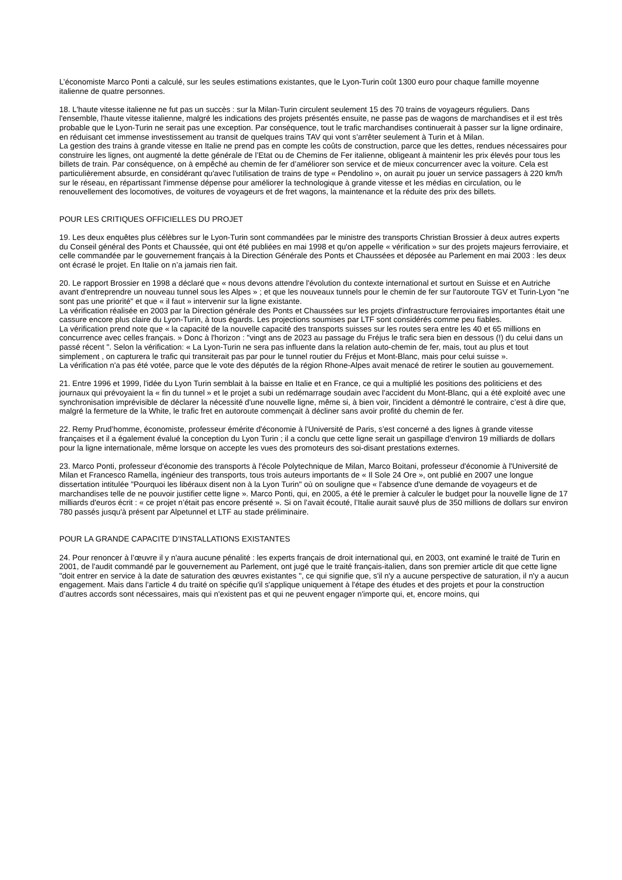L’économiste Marco Ponti a calculé, sur les seules estimations existantes, que le Lyon-Turin coût 1300 euro pour chaque famille moyenne italienne de quatre personnes.
18. L'haute vitesse italienne ne fut pas un succès : sur la Milan-Turin circulent seulement 15 des 70 trains de voyageurs réguliers. Dans l'ensemble, l'haute vitesse italienne, malgré les indications des projets présentés ensuite, ne passe pas de wagons de marchandises et il est très probable que le Lyon-Turin ne serait pas une exception. Par conséquence, tout le trafic marchandises continuerait à passer sur la ligne ordinaire, en réduisant cet immense investissement au transit de quelques trains TAV qui vont s’arrêter seulement à Turin et à Milan.
La gestion des trains à grande vitesse en Italie ne prend pas en compte les coûts de construction, parce que les dettes, rendues nécessaires pour construire les lignes, ont augmenté la dette générale de l’Etat ou de Chemins de Fer italienne, obligeant à maintenir les prix élevés pour tous les billets de train. Par conséquence, on à empêché au chemin de fer d’améliorer son service et de mieux concurrencer avec la voiture. Cela est particulièrement absurde, en considérant qu'avec l'utilisation de trains de type « Pendolino », on aurait pu jouer un service passagers à 220 km/h sur le réseau, en répartissant l'immense dépense pour améliorer la technologique à grande vitesse et les médias en circulation, ou le renouvellement des locomotives, de voitures de voyageurs et de fret wagons, la maintenance et la réduite des prix des billets.
POUR LES CRITIQUES OFFICIELLES DU PROJET
19. Les deux enquêtes plus célèbres sur le Lyon-Turin sont commandées par le ministre des transports Christian Brossier à deux autres experts du Conseil général des Ponts et Chaussée, qui ont été publiées en mai 1998 et qu'on appelle « vérification » sur des projets majeurs ferroviaire, et celle commandée par le gouvernement français à la Direction Générale des Ponts et Chaussées et déposée au Parlement en mai 2003 : les deux ont écrasé le projet. En Italie on n’a jamais rien fait.
20. Le rapport Brossier en 1998 a déclaré que « nous devons attendre l'évolution du contexte international et surtout en Suisse et en Autriche avant d'entreprendre un nouveau tunnel sous les Alpes » ; et que les nouveaux tunnels pour le chemin de fer sur l'autoroute TGV et Turin-Lyon "ne sont pas une priorité" et que « il faut » intervenir sur la ligne existante.
La vérification réalisée en 2003 par la Direction générale des Ponts et Chaussées sur les projets d'infrastructure ferroviaires importantes était une cassure encore plus claire du Lyon-Turin, à tous égards. Les projections soumises par LTF sont considérés comme peu fiables.
La vérification prend note que « la capacité de la nouvelle capacité des transports suisses sur les routes sera entre les 40 et 65 millions en concurrence avec celles français. » Donc à l'horizon : "vingt ans de 2023 au passage du Fréjus le trafic sera bien en dessous (!) du celui dans un passé récent ". Selon la vérification: « La Lyon-Turin ne sera pas influente dans la relation auto-chemin de fer, mais, tout au plus et tout simplement , on capturera le trafic qui transiterait pas par pour le tunnel routier du Fréjus et Mont-Blanc, mais pour celui suisse ».
La vérification n'a pas été votée, parce que le vote des députés de la région Rhone-Alpes avait menacé de retirer le soutien au gouvernement.
21. Entre 1996 et 1999, l'idée du Lyon Turin semblait à la baisse en Italie et en France, ce qui a multiplié les positions des politiciens et des journaux qui prévoyaient la « fin du tunnel » et le projet a subi un redémarrage soudain avec l'accident du Mont-Blanc, qui a été exploité avec une synchronisation imprévisible de déclarer la nécessité d'une nouvelle ligne, même si, à bien voir, l'incident a démontré le contraire, c’est à dire que, malgré la fermeture de la White, le trafic fret en autoroute commençait à décliner sans avoir profité du chemin de fer.
22. Remy Prud’homme, économiste, professeur émérite d'économie à l'Université de Paris, s’est concerné a des lignes à grande vitesse françaises et il a également évalué la conception du Lyon Turin ; il a conclu que cette ligne serait un gaspillage d'environ 19 milliards de dollars pour la ligne internationale, même lorsque on accepte les vues des promoteurs des soi-disant prestations externes.
23. Marco Ponti, professeur d'économie des transports à l'école Polytechnique de Milan, Marco Boitani, professeur d'économie à l'Université de Milan et Francesco Ramella, ingénieur des transports, tous trois auteurs importants de « Il Sole 24 Ore », ont publié en 2007 une longue dissertation intitulée "Pourquoi les libéraux disent non à la Lyon Turin" où on souligne que « l'absence d'une demande de voyageurs et de marchandises telle de ne pouvoir justifier cette ligne ». Marco Ponti, qui, en 2005, a été le premier à calculer le budget pour la nouvelle ligne de 17 milliards d'euros écrit : « ce projet n’était pas encore présenté ». Si on l’avait écouté, l’Italie aurait sauvé plus de 350 millions de dollars sur environ 780 passés jusqu'à présent par Alpetunnel et LTF au stade préliminaire.
POUR LA GRANDE CAPACITE D’INSTALLATIONS EXISTANTES
24. Pour renoncer à l’œuvre il y n'aura aucune pénalité : les experts français de droit international qui, en 2003, ont examiné le traité de Turin en 2001, de l'audit commandé par le gouvernement au Parlement, ont jugé que le traité français-italien, dans son premier article dit que cette ligne "doit entrer en service à la date de saturation des œuvres existantes ", ce qui signifie que, s'il n'y a aucune perspective de saturation, il n'y a aucun engagement. Mais dans l’article 4 du traité on spécifie qu'il s'applique uniquement à l'étape des études et des projets et pour la construction d’autres accords sont nécessaires, mais qui n'existent pas et qui ne peuvent engager n'importe qui, et, encore moins, qui